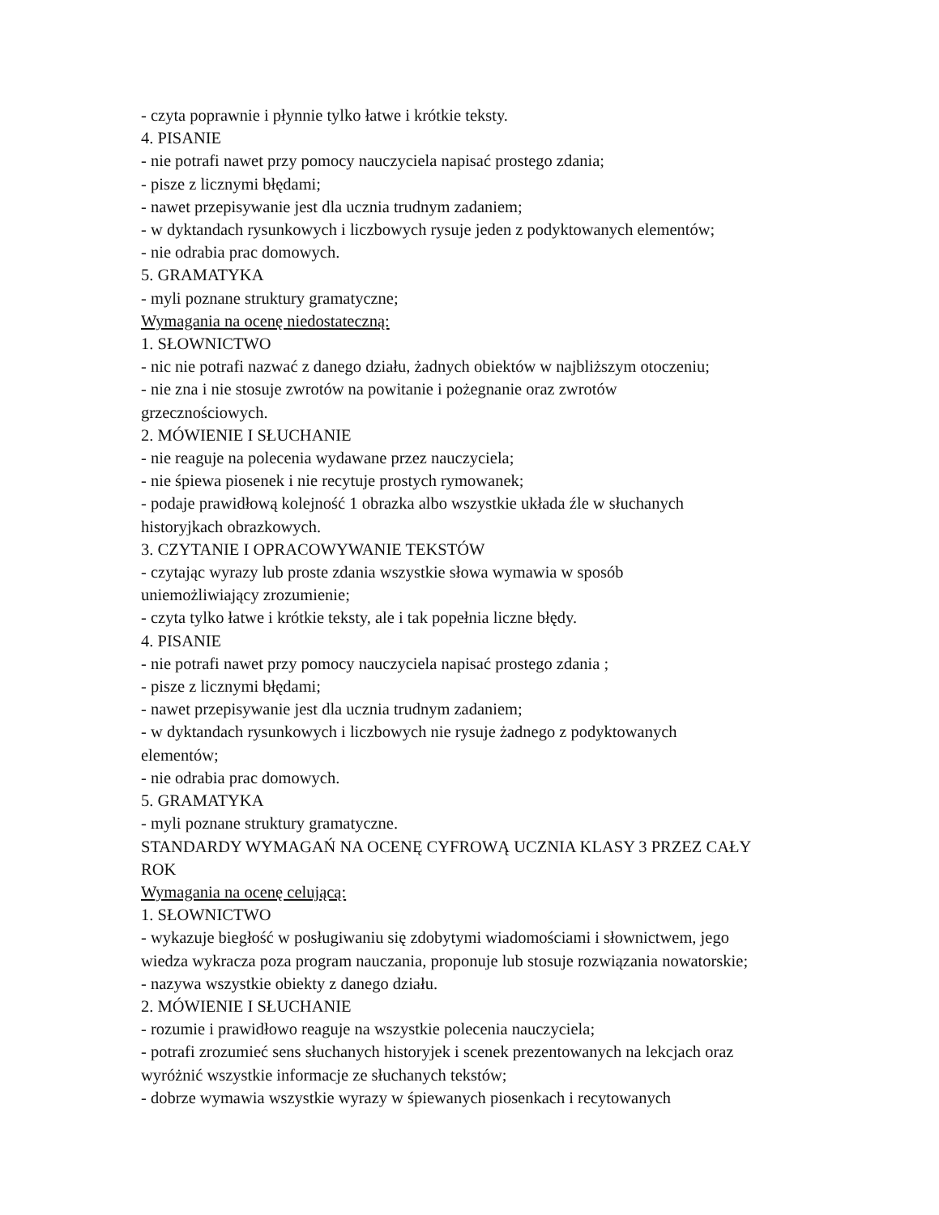- czyta poprawnie i płynnie tylko łatwe i krótkie teksty.
4. PISANIE
- nie potrafi nawet przy pomocy nauczyciela napisać prostego zdania;
- pisze z licznymi błędami;
- nawet przepisywanie jest dla ucznia trudnym zadaniem;
- w dyktandach rysunkowych i liczbowych rysuje jeden z podyktowanych elementów;
- nie odrabia prac domowych.
5. GRAMATYKA
- myli poznane struktury gramatyczne;
Wymagania na ocenę niedostateczną:
1. SŁOWNICTWO
- nic nie potrafi nazwać z danego działu, żadnych obiektów w najbliższym otoczeniu;
- nie zna i nie stosuje zwrotów na powitanie i pożegnanie oraz zwrotów
grzecznościowych.
2. MÓWIENIE I SŁUCHANIE
- nie reaguje na polecenia wydawane przez nauczyciela;
- nie śpiewa piosenek i nie recytuje prostych rymowanek;
- podaje prawidłową kolejność 1 obrazka albo wszystkie układa źle w słuchanych
historyjkach obrazkowych.
3. CZYTANIE I OPRACOWYWANIE TEKSTÓW
- czytając wyrazy lub proste zdania wszystkie słowa wymawia w sposób
uniemożliwiający zrozumienie;
- czyta tylko łatwe i krótkie teksty, ale i tak popełnia liczne błędy.
4. PISANIE
- nie potrafi nawet przy pomocy nauczyciela napisać prostego zdania ;
- pisze z licznymi błędami;
- nawet przepisywanie jest dla ucznia trudnym zadaniem;
- w dyktandach rysunkowych i liczbowych nie rysuje żadnego z podyktowanych
elementów;
- nie odrabia prac domowych.
5. GRAMATYKA
- myli poznane struktury gramatyczne.
STANDARDY WYMAGAŃ NA OCENĘ CYFROWĄ UCZNIA KLASY 3 PRZEZ CAŁY
ROK
Wymagania na ocenę celującą:
1. SŁOWNICTWO
- wykazuje biegłość w posługiwaniu się zdobytymi wiadomościami i słownictwem, jego
wiedza wykracza poza program nauczania, proponuje lub stosuje rozwiązania nowatorskie;
- nazywa wszystkie obiekty z danego działu.
2. MÓWIENIE I SŁUCHANIE
- rozumie i prawidłowo reaguje na wszystkie polecenia nauczyciela;
- potrafi zrozumieć sens słuchanych historyjek i scenek prezentowanych na lekcjach oraz
wyróżnić wszystkie informacje ze słuchanych tekstów;
- dobrze wymawia wszystkie wyrazy w śpiewanych piosenkach i recytowanych